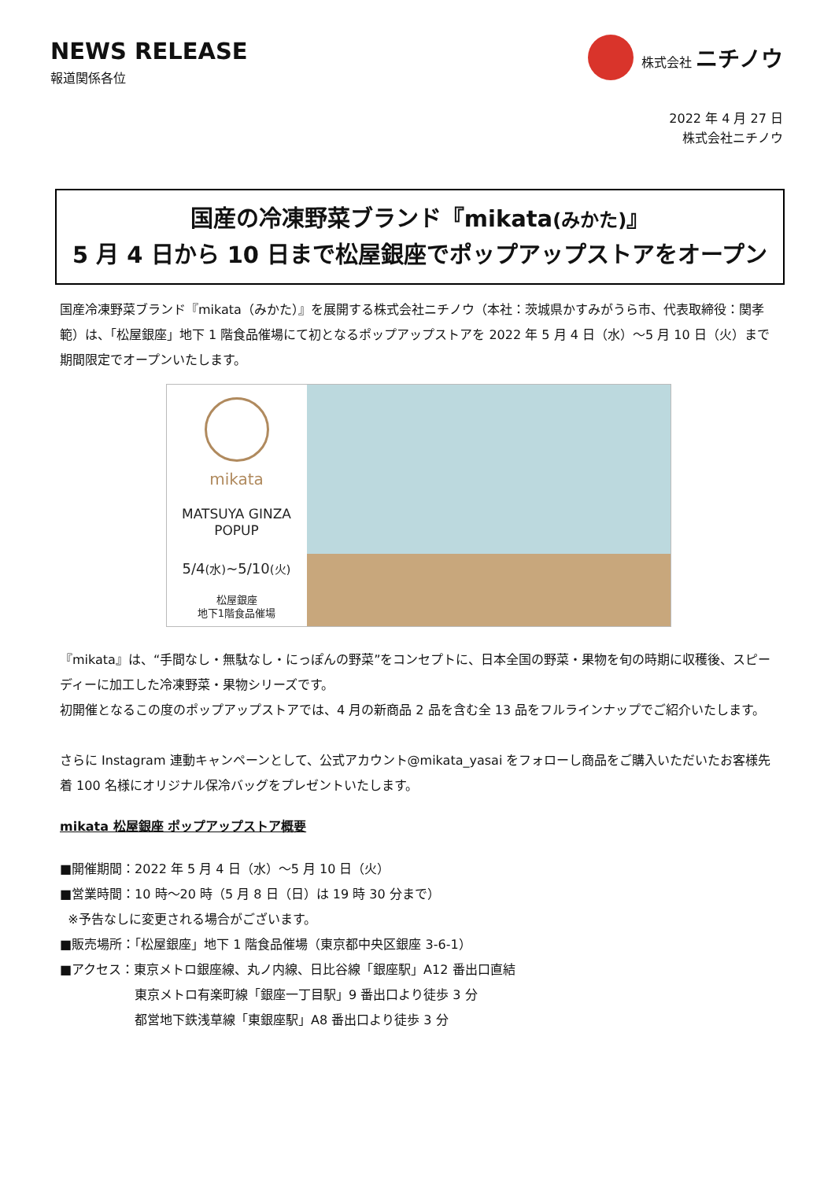NEWS RELEASE
報道関係各位
株式会社 ニチノウ
2022 年 4 月 27 日
株式会社ニチノウ
国産の冷凍野菜ブランド『mikata(みかた)』
5 月 4 日から 10 日まで松屋銀座でポップアップストアをオープン
国産冷凍野菜ブランド『mikata（みかた）』を展開する株式会社ニチノウ（本社：茨城県かすみがうら市、代表取締役：関孝範）は、「松屋銀座」地下 1 階食品催場にて初となるポップアップストアを 2022 年 5 月 4 日（水）～5 月 10 日（火）まで期間限定でオープンいたします。
mikata
MATSUYA GINZA
POPUP
5/4(水)~5/10(火)
松屋銀座
地下1階食品催場
『mikata』は、“手間なし・無駄なし・にっぽんの野菜”をコンセプトに、日本全国の野菜・果物を旬の時期に収穫後、スピーディーに加工した冷凍野菜・果物シリーズです。
初開催となるこの度のポップアップストアでは、4 月の新商品 2 品を含む全 13 品をフルラインナップでご紹介いたします。
さらに Instagram 連動キャンペーンとして、公式アカウント@mikata_yasai をフォローし商品をご購入いただいたお客様先着 100 名様にオリジナル保冷バッグをプレゼントいたします。
mikata 松屋銀座 ポップアップストア概要
■開催期間：2022 年 5 月 4 日（水）～5 月 10 日（火）
■営業時間：10 時～20 時（5 月 8 日（日）は 19 時 30 分まで）
※予告なしに変更される場合がございます。
■販売場所：「松屋銀座」地下 1 階食品催場（東京都中央区銀座 3-6-1）
■アクセス：東京メトロ銀座線、丸ノ内線、日比谷線「銀座駅」A12 番出口直結
東京メトロ有楽町線「銀座一丁目駅」9 番出口より徒歩 3 分
都営地下鉄浅草線「東銀座駅」A8 番出口より徒歩 3 分